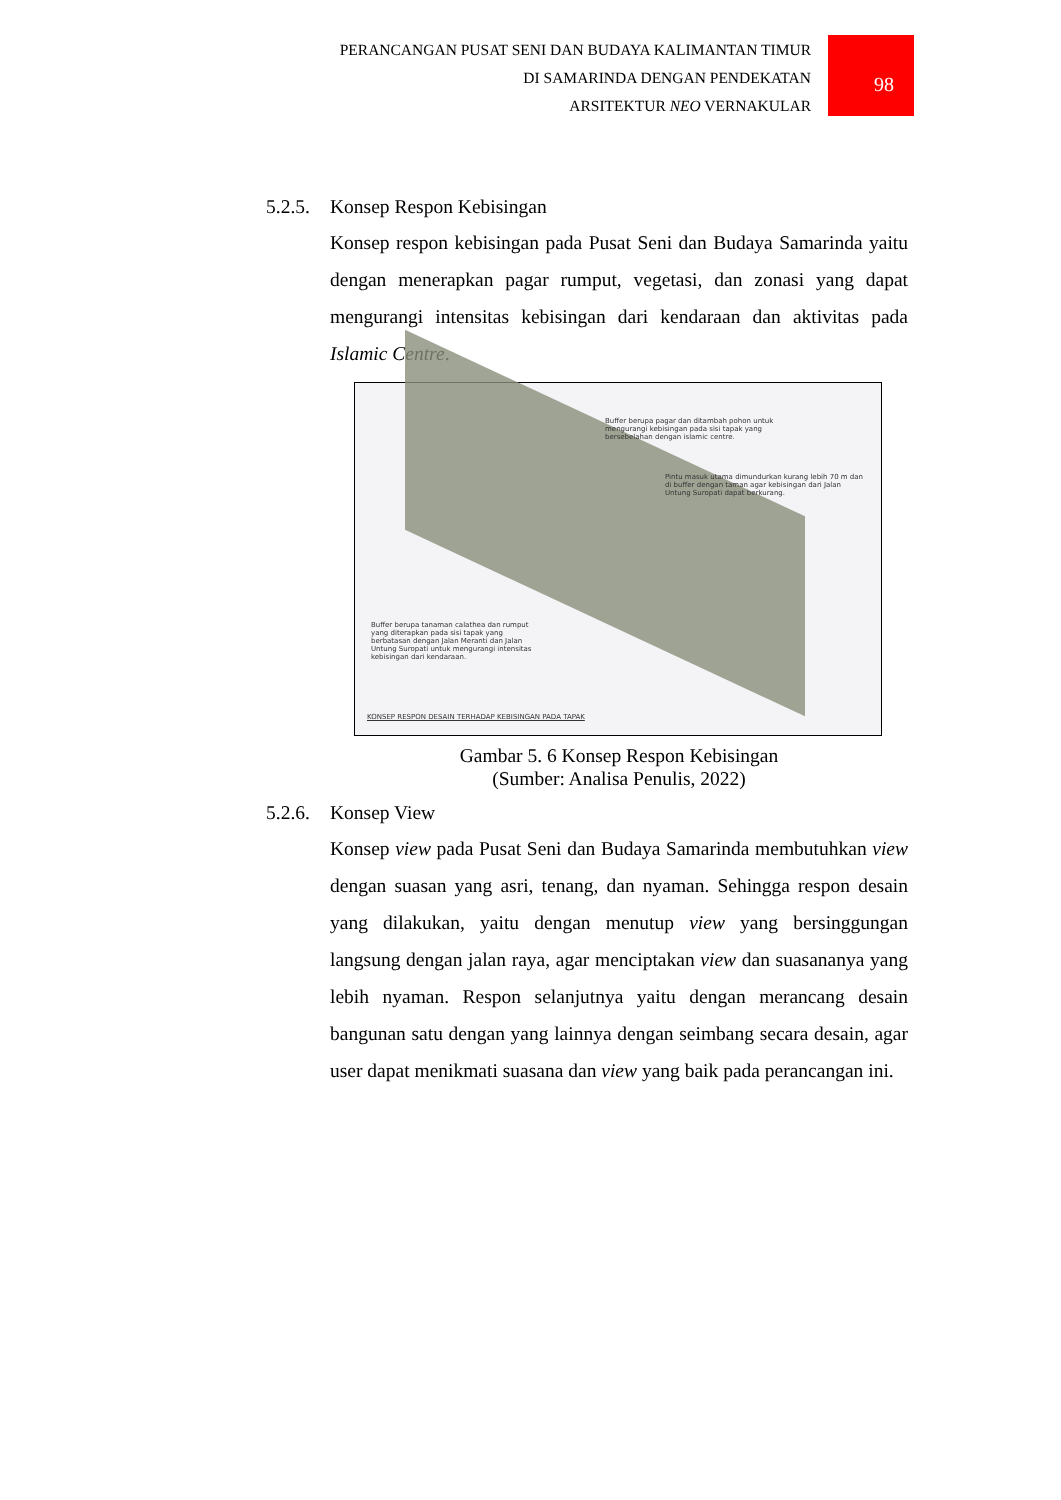PERANCANGAN PUSAT SENI DAN BUDAYA KALIMANTAN TIMUR
DI SAMARINDA DENGAN PENDEKATAN
ARSITEKTUR NEO VERNAKULAR
98
5.2.5. Konsep Respon Kebisingan
Konsep respon kebisingan pada Pusat Seni dan Budaya Samarinda yaitu dengan menerapkan pagar rumput, vegetasi, dan zonasi yang dapat mengurangi intensitas kebisingan dari kendaraan dan aktivitas pada Islamic Centre.
Buffer berupa pagar dan ditambah pohon untuk mengurangi kebisingan pada sisi tapak yang bersebelahan dengan islamic centre.
Pintu masuk utama dimundurkan kurang lebih 70 m dan di buffer dengan taman agar kebisingan dari Jalan Untung Suropati dapat berkurang.
Buffer berupa tanaman calathea dan rumput yang diterapkan pada sisi tapak yang berbatasan dengan Jalan Meranti dan Jalan Untung Suropati untuk mengurangi intensitas kebisingan dari kendaraan.
KONSEP RESPON DESAIN TERHADAP KEBISINGAN PADA TAPAK
Gambar 5. 6 Konsep Respon Kebisingan
(Sumber: Analisa Penulis, 2022)
5.2.6. Konsep View
Konsep view pada Pusat Seni dan Budaya Samarinda membutuhkan view dengan suasan yang asri, tenang, dan nyaman. Sehingga respon desain yang dilakukan, yaitu dengan menutup view yang bersinggungan langsung dengan jalan raya, agar menciptakan view dan suasananya yang lebih nyaman. Respon selanjutnya yaitu dengan merancang desain bangunan satu dengan yang lainnya dengan seimbang secara desain, agar user dapat menikmati suasana dan view yang baik pada perancangan ini.